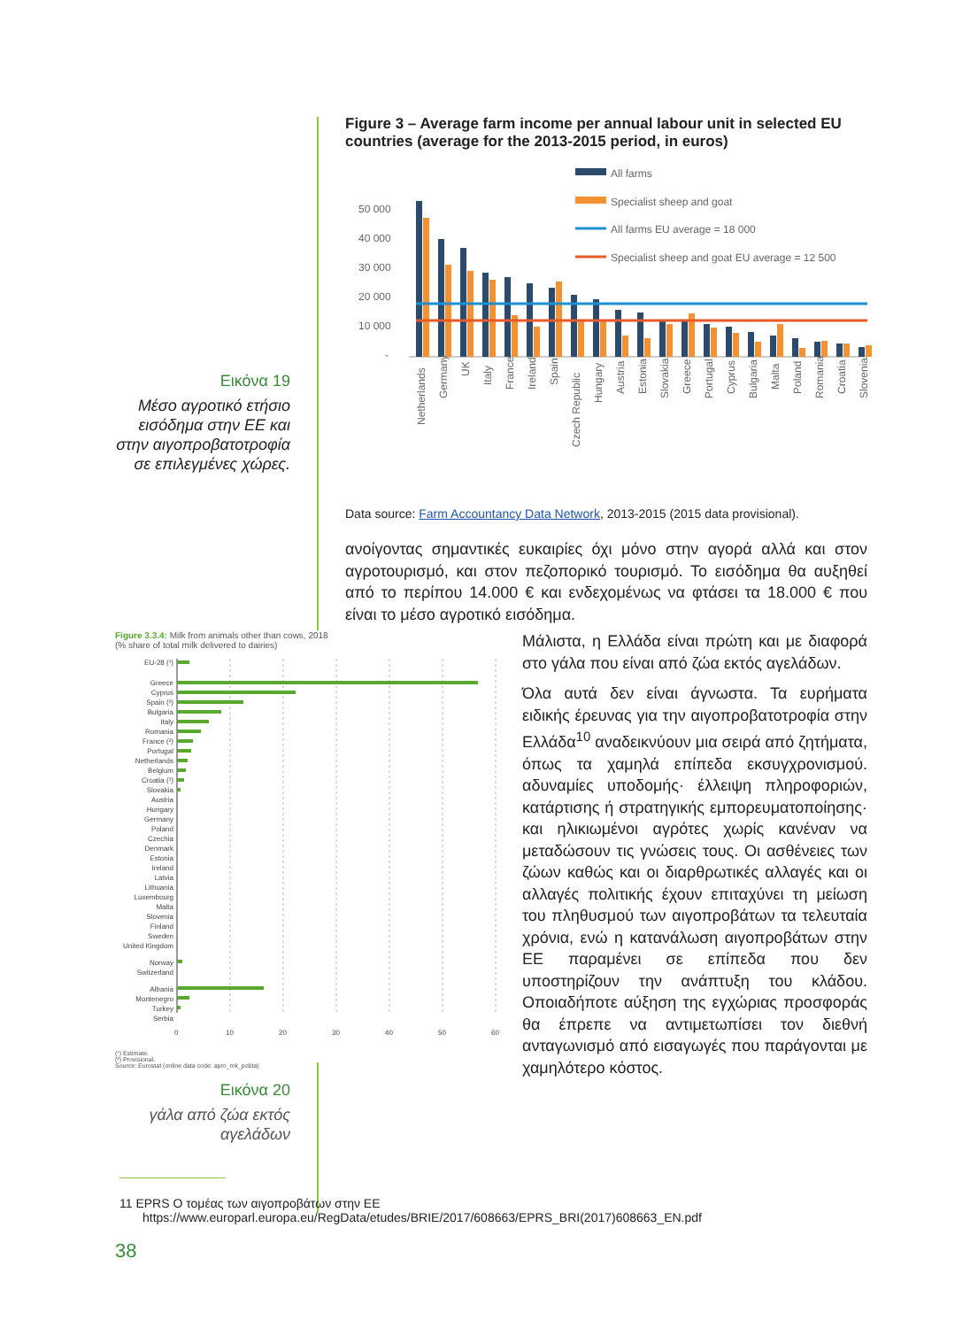Εικόνα 19
Μέσο αγροτικό ετήσιο εισόδημα στην ΕΕ και στην αιγοπροβατοτροφία σε επιλεγμένες χώρες.
Figure 3 – Average farm income per annual labour unit in selected EU countries (average for the 2013-2015 period, in euros)
All farms
Specialist sheep and goat
All farms EU average = 18 000
Specialist sheep and goat EU average = 12 500
50 000
40 000
30 000
20 000
10 000
-
Netherlands
Germany
UK
Italy
France
Ireland
Spain
Czech Republic
Hungary
Austria
Estonia
Slovakia
Greece
Portugal
Cyprus
Bulgaria
Malta
Poland
Romania
Croatia
Slovenia
Data source: Farm Accountancy Data Network, 2013-2015 (2015 data provisional).
ανοίγοντας σημαντικές ευκαιρίες όχι μόνο στην αγορά αλλά και στον αγροτουρισμό, και στον πεζοπορικό τουρισμό. Το εισόδημα θα αυξηθεί από το περίπου 14.000 € και ενδεχομένως να φτάσει τα 18.000 € που είναι το μέσο αγροτικό εισόδημα.
Figure 3.3.4: Milk from animals other than cows, 2018
(% share of total milk delivered to dairies)
EU-28 (¹)
Greece
Cyprus
Spain (²)
Bulgaria
Italy
Romania
France (²)
Portugal
Netherlands
Belgium
Croatia (¹)
Slovakia
Austria
Hungary
Germany
Poland
Czechia
Denmark
Estonia
Ireland
Latvia
Lithuania
Luxembourg
Malta
Slovenia
Finland
Sweden
United Kingdom
Norway
Switzerland
Albania
Montenegro
Turkey
Serbia
0
10
20
30
40
50
60
(¹) Estimate.
(²) Provisional.
Source: Eurostat (online data code: apro_mk_pobta)
Εικόνα 20
γάλα από ζώα εκτός αγελάδων
Μάλιστα, η Ελλάδα είναι πρώτη και με διαφορά στο γάλα που είναι από ζώα εκτός αγελάδων.
Όλα αυτά δεν είναι άγνωστα. Τα ευρήματα ειδικής έρευνας για την αιγοπροβατοτροφία στην Ελλάδα<sup>10</sup> αναδεικνύουν μια σειρά από ζητήματα, όπως τα χαμηλά επίπεδα εκσυγχρονισμού. αδυναμίες υποδομής· έλλειψη πληροφοριών, κατάρτισης ή στρατηγικής εμπορευματοποίησης· και ηλικιωμένοι αγρότες χωρίς κανέναν να μεταδώσουν τις γνώσεις τους. Οι ασθένειες των ζώων καθώς και οι διαρθρωτικές αλλαγές και οι αλλαγές πολιτικής έχουν επιταχύνει τη μείωση του πληθυσμού των αιγοπροβάτων τα τελευταία χρόνια, ενώ η κατανάλωση αιγοπροβάτων στην ΕΕ παραμένει σε επίπεδα που δεν υποστηρίζουν την ανάπτυξη του κλάδου. Οποιαδήποτε αύξηση της εγχώριας προσφοράς θα έπρεπε να αντιμετωπίσει τον διεθνή ανταγωνισμό από εισαγωγές που παράγονται με χαμηλότερο κόστος.
11 EPRS Ο τομέας των αιγοπροβάτων στην ΕΕ
https://www.europarl.europa.eu/RegData/etudes/BRIE/2017/608663/EPRS_BRI(2017)608663_EN.pdf
38